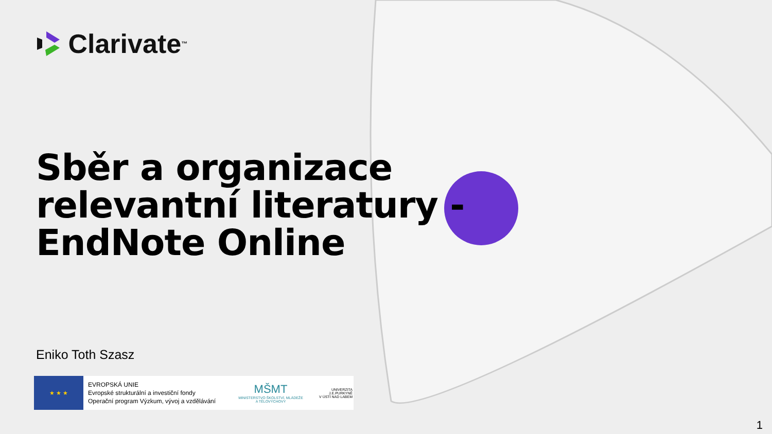Clarivate<sup>™</sup>
Sběr a organizace
relevantní literatury -
EndNote Online
Eniko Toth Szasz
★ ★ ★
EVROPSKÁ UNIE
Evropské strukturální a investiční fondy
Operační program Výzkum, vývoj a vzdělávání
MŠMT
MINISTERSTVO ŠKOLSTVÍ, MLÁDEŽE A TĚLOVÝCHOVY
UNIVERZITA
J.E.PURKYNĚ
V ÚSTÍ NAD LABEM
1